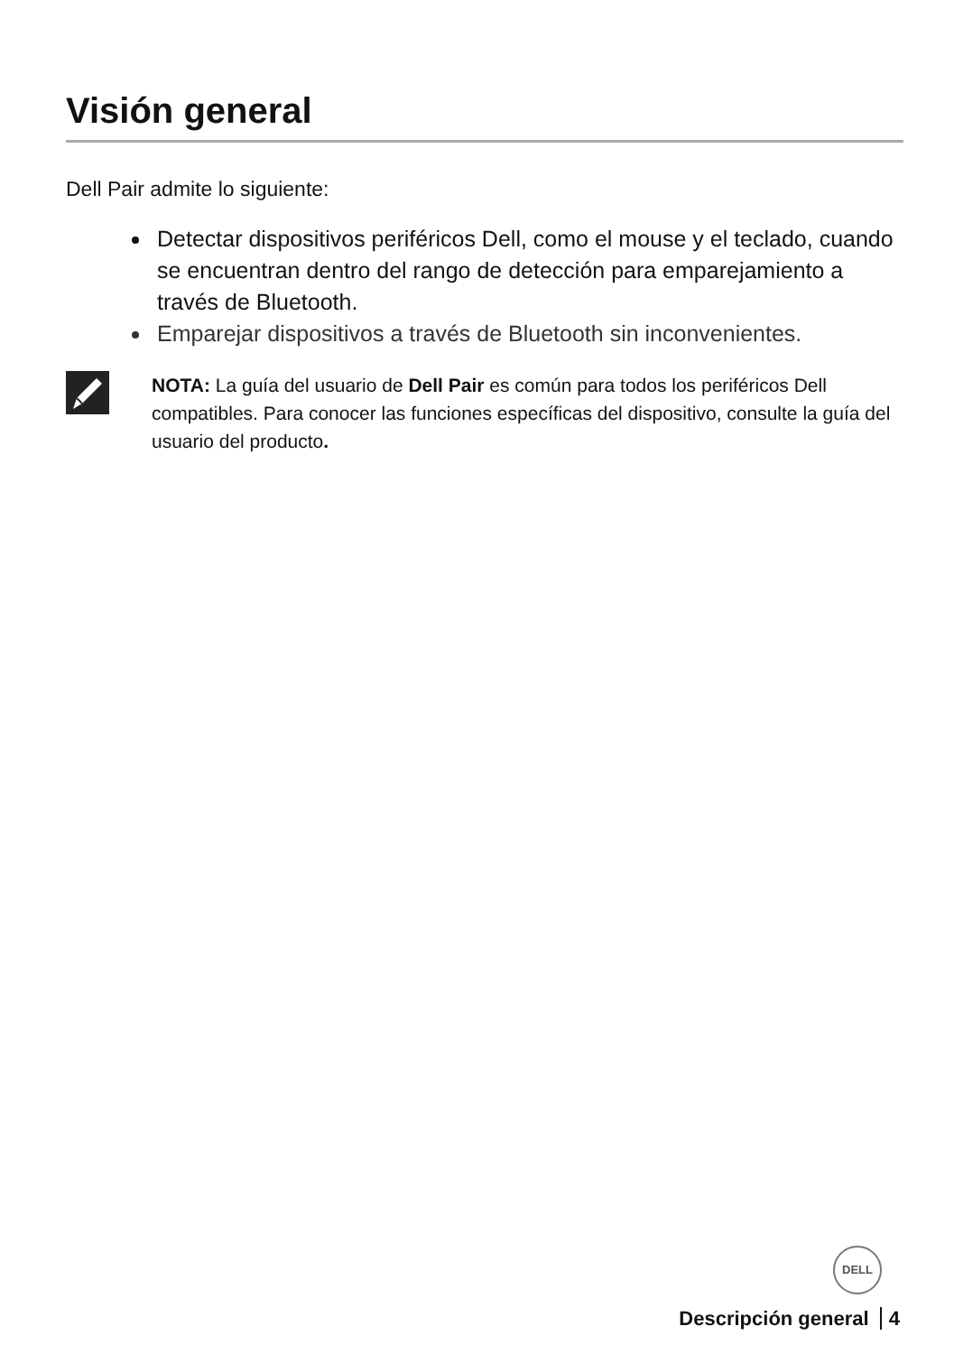Visión general
Dell Pair admite lo siguiente:
Detectar dispositivos periféricos Dell, como el mouse y el teclado, cuando se encuentran dentro del rango de detección para emparejamiento a través de Bluetooth.
Emparejar dispositivos a través de Bluetooth sin inconvenientes.
NOTA: La guía del usuario de Dell Pair es común para todos los periféricos Dell compatibles. Para conocer las funciones específicas del dispositivo, consulte la guía del usuario del producto.
DELL
Descripción general 4